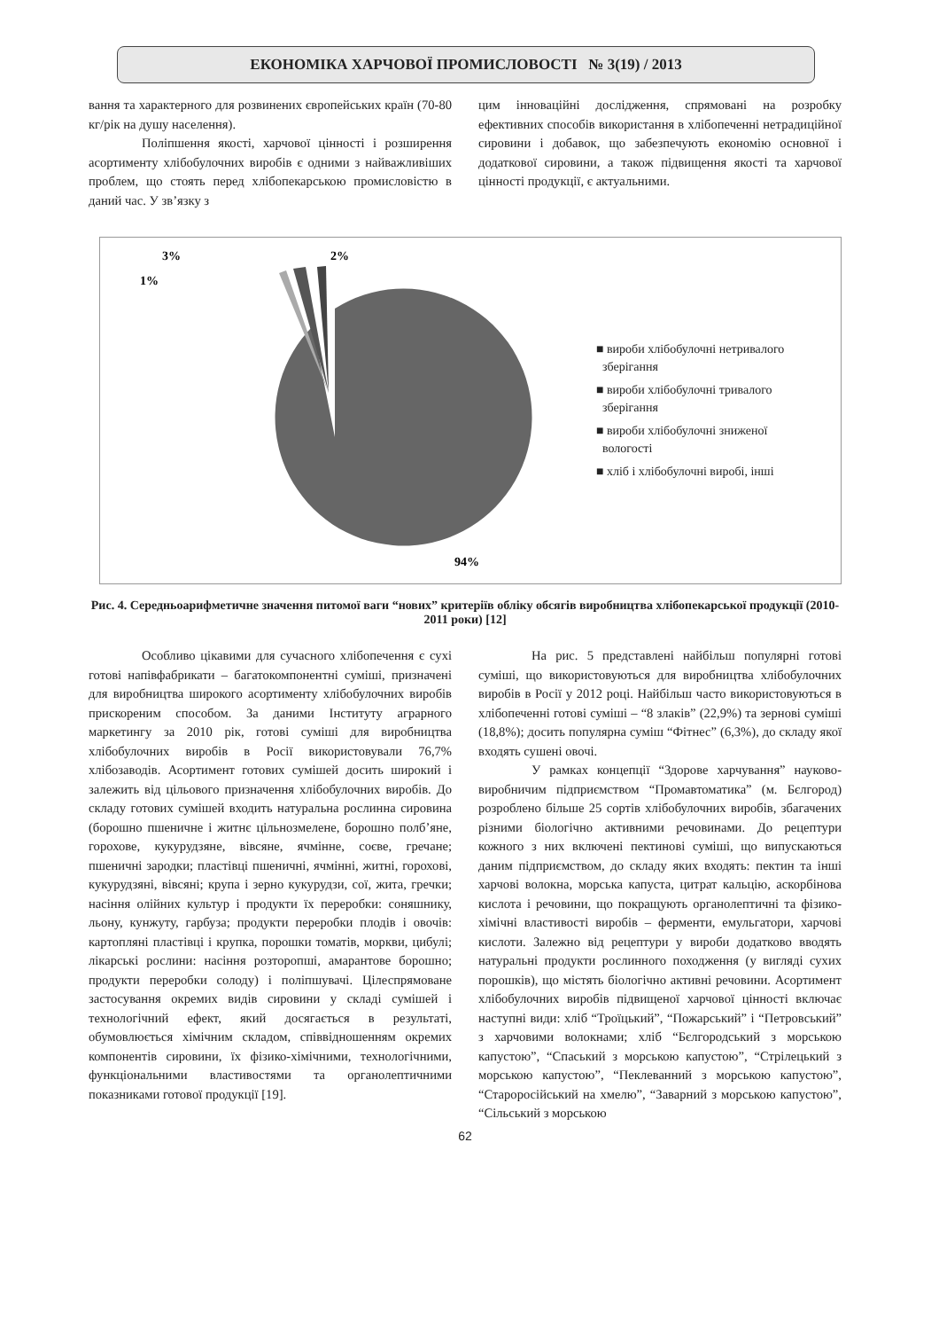ЕКОНОМІКА ХАРЧОВОЇ ПРОМИСЛОВОСТІ № 3(19) / 2013
вання та характерного для розвинених європейських країн (70-80 кг/рік на душу населення).
Поліпшення якості, харчової цінності і розширення асортименту хлібобулочних виробів є одними з найважливіших проблем, що стоять перед хлібопекарською промисловістю в даний час. У зв’язку з
цим інноваційні дослідження, спрямовані на розробку ефективних способів використання в хлібопеченні нетрадиційної сировини і добавок, що забезпечують економію основної і додаткової сировини, а також підвищення якості та харчової цінності продукції, є актуальними.
3%
2%
1%
94%
■ вироби хлібобулочні нетривалого
зберігання
■ вироби хлібобулочні тривалого
зберігання
■ вироби хлібобулочні зниженої
вологості
■ хліб і хлібобулочні виробі, інші
Рис. 4. Середньоарифметичне значення питомої ваги “нових” критеріїв обліку обсягів виробництва хлібопекарської продукції (2010-2011 роки) [12]
Особливо цікавими для сучасного хлібопечення є сухі готові напівфабрикати – багатокомпонентні суміші, призначені для виробництва широкого асортименту хлібобулочних виробів прискореним способом. За даними Інституту аграрного маркетингу за 2010 рік, готові суміші для виробництва хлібобулочних виробів в Росії використовували 76,7% хлібозаводів. Асортимент готових сумішей досить широкий і залежить від цільового призначення хлібобулочних виробів. До складу готових сумішей входить натуральна рослинна сировина (борошно пшеничне і житнє цільнозмелене, борошно полб’яне, горохове, кукурудзяне, вівсяне, ячмінне, соєве, гречане; пшеничні зародки; пластівці пшеничні, ячмінні, житні, горохові, кукурудзяні, вівсяні; крупа і зерно кукурудзи, сої, жита, гречки; насіння олійних культур і продукти їх переробки: соняшнику, льону, кунжуту, гарбуза; продукти переробки плодів і овочів: картопляні пластівці і крупка, порошки томатів, моркви, цибулі; лікарські рослини: насіння розторопші, амарантове борошно; продукти переробки солоду) і поліпшувачі. Цілеспрямоване застосування окремих видів сировини у складі сумішей і технологічний ефект, який досягається в результаті, обумовлюється хімічним складом, співвідношенням окремих компонентів сировини, їх фізико-хімічними, технологічними, функціональними властивостями та органолептичними показниками готової продукції [19].
На рис. 5 представлені найбільш популярні готові суміші, що використовуються для виробництва хлібобулочних виробів в Росії у 2012 році. Найбільш часто використовуються в хлібопеченні готові суміші – “8 злаків” (22,9%) та зернові суміші (18,8%); досить популярна суміш “Фітнес” (6,3%), до складу якої входять сушені овочі.
У рамках концепції “Здорове харчування” науково-виробничим підприємством “Промавтоматика” (м. Бєлгород) розроблено більше 25 сортів хлібобулочних виробів, збагачених різними біологічно активними речовинами. До рецептури кожного з них включені пектинові суміші, що випускаються даним підприємством, до складу яких входять: пектин та інші харчові волокна, морська капуста, цитрат кальцію, аскорбінова кислота і речовини, що покращують органолептичні та фізико-хімічні властивості виробів – ферменти, емульгатори, харчові кислоти. Залежно від рецептури у вироби додатково вводять натуральні продукти рослинного походження (у вигляді сухих порошків), що містять біологічно активні речовини. Асортимент хлібобулочних виробів підвищеної харчової цінності включає наступні види: хліб “Троїцький”, “Пожарський” і “Петровський” з харчовими волокнами; хліб “Бєлгородський з морською капустою”, “Спаський з морською капустою”, “Стрілецький з морською капустою”, “Пеклеванний з морською капустою”, “Староросійський на хмелю”, “Заварний з морською капустою”, “Сільський з морською
62